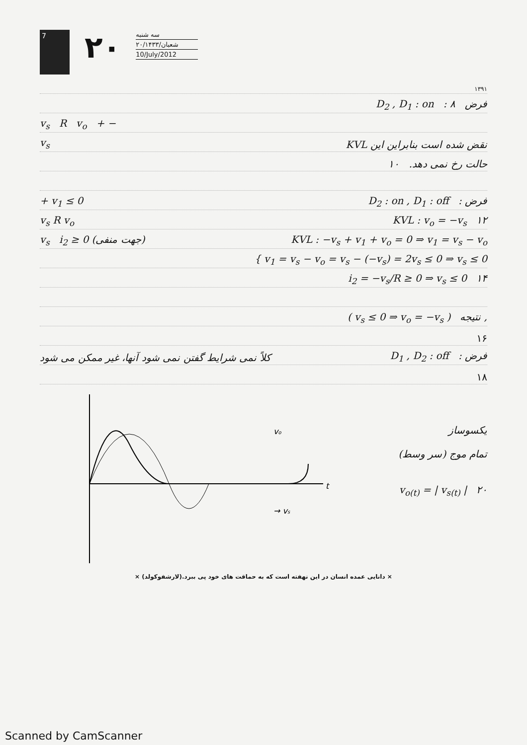7
۲۰
سه شنبه
۲۰/شعبان/۱۴۳۳
10/July/2012
۱۳۹۱
D<sub>2</sub> , D<sub>1</sub> : on : فرض ۸
v<sub>s</sub> R v<sub>o</sub> + −
v<sub>s</sub> KVL نقض شده است بنابراین این
حالت رخ نمی دهد. ۱۰
+ v<sub>1</sub> ≤ 0 D<sub>2</sub> : on , D<sub>1</sub> : off : فرض
v<sub>s</sub> R v<sub>o</sub> KVL : v<sub>o</sub> = −v<sub>s</sub> ۱۲
v<sub>s</sub> i<sub>2</sub> ≥ 0 (جهت منفی) KVL : −v<sub>s</sub> + v<sub>1</sub> + v<sub>o</sub> = 0 ⇒ v<sub>1</sub> = v<sub>s</sub> − v<sub>o</sub>
{ v<sub>1</sub> = v<sub>s</sub> − v<sub>o</sub> = v<sub>s</sub> − (−v<sub>s</sub>) = 2v<sub>s</sub> ≤ 0 ⇒ v<sub>s</sub> ≤ 0
i<sub>2</sub> = −v<sub>s</sub>/R ≥ 0 ⇒ v<sub>s</sub> ≤ 0 ۱۴
( v<sub>s</sub> ≤ 0 ⇒ v<sub>o</sub> = −v<sub>s</sub> ) نتیجه ,
۱۶
کلاً نمی شرایط گفتن نمی شود آنها، غیر ممکن می شود D<sub>1</sub> , D<sub>2</sub> : off : فرض
۱۸
t
→ vs
vo
یکسوساز
تمام موج (سر وسط)
v<sub>o(t)</sub> = | v<sub>s(t)</sub> | ۲۰
× دانایی عمده انسان در این نهفته است که به حماقت های خود پی ببرد.(لارشفوکولد) ×
Scanned by CamScanner